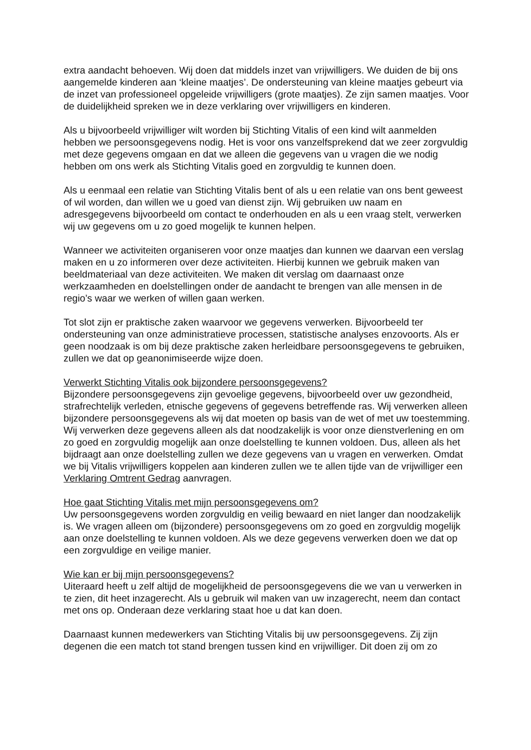extra aandacht behoeven. Wij doen dat middels inzet van vrijwilligers. We duiden de bij ons aangemelde kinderen aan ‘kleine maatjes’. De ondersteuning van kleine maatjes gebeurt via de inzet van professioneel opgeleide vrijwilligers (grote maatjes). Ze zijn samen maatjes. Voor de duidelijkheid spreken we in deze verklaring over vrijwilligers en kinderen.
Als u bijvoorbeeld vrijwilliger wilt worden bij Stichting Vitalis of een kind wilt aanmelden hebben we persoonsgegevens nodig. Het is voor ons vanzelfsprekend dat we zeer zorgvuldig met deze gegevens omgaan en dat we alleen die gegevens van u vragen die we nodig hebben om ons werk als Stichting Vitalis goed en zorgvuldig te kunnen doen.
Als u eenmaal een relatie van Stichting Vitalis bent of als u een relatie van ons bent geweest of wil worden, dan willen we u goed van dienst zijn. Wij gebruiken uw naam en adresgegevens bijvoorbeeld om contact te onderhouden en als u een vraag stelt, verwerken wij uw gegevens om u zo goed mogelijk te kunnen helpen.
Wanneer we activiteiten organiseren voor onze maatjes dan kunnen we daarvan een verslag maken en u zo informeren over deze activiteiten. Hierbij kunnen we gebruik maken van beeldmateriaal van deze activiteiten. We maken dit verslag om daarnaast onze werkzaamheden en doelstellingen onder de aandacht te brengen van alle mensen in de regio’s waar we werken of willen gaan werken.
Tot slot zijn er praktische zaken waarvoor we gegevens verwerken. Bijvoorbeeld ter ondersteuning van onze administratieve processen, statistische analyses enzovoorts. Als er geen noodzaak is om bij deze praktische zaken herleidbare persoonsgegevens te gebruiken, zullen we dat op geanonimiseerde wijze doen.
Verwerkt Stichting Vitalis ook bijzondere persoonsgegevens?
Bijzondere persoonsgegevens zijn gevoelige gegevens, bijvoorbeeld over uw gezondheid, strafrechtelijk verleden, etnische gegevens of gegevens betreffende ras. Wij verwerken alleen bijzondere persoonsgegevens als wij dat moeten op basis van de wet of met uw toestemming. Wij verwerken deze gegevens alleen als dat noodzakelijk is voor onze dienstverlening en om zo goed en zorgvuldig mogelijk aan onze doelstelling te kunnen voldoen. Dus, alleen als het bijdraagt aan onze doelstelling zullen we deze gegevens van u vragen en verwerken. Omdat we bij Vitalis vrijwilligers koppelen aan kinderen zullen we te allen tijde van de vrijwilliger een Verklaring Omtrent Gedrag aanvragen.
Hoe gaat Stichting Vitalis met mijn persoonsgegevens om?
Uw persoonsgegevens worden zorgvuldig en veilig bewaard en niet langer dan noodzakelijk is. We vragen alleen om (bijzondere) persoonsgegevens om zo goed en zorgvuldig mogelijk aan onze doelstelling te kunnen voldoen. Als we deze gegevens verwerken doen we dat op een zorgvuldige en veilige manier.
Wie kan er bij mijn persoonsgegevens?
Uiteraard heeft u zelf altijd de mogelijkheid de persoonsgegevens die we van u verwerken in te zien, dit heet inzagerecht. Als u gebruik wil maken van uw inzagerecht, neem dan contact met ons op. Onderaan deze verklaring staat hoe u dat kan doen.
Daarnaast kunnen medewerkers van Stichting Vitalis bij uw persoonsgegevens. Zij zijn degenen die een match tot stand brengen tussen kind en vrijwilliger. Dit doen zij om zo